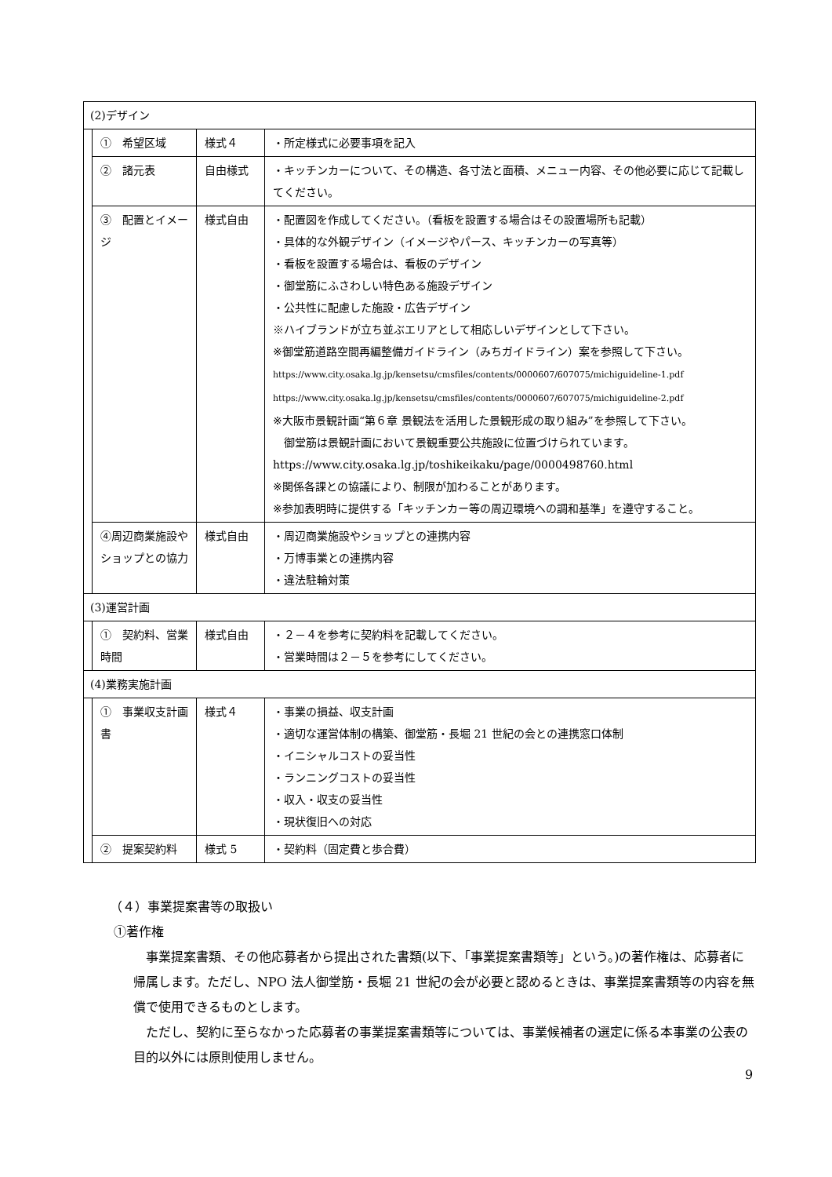| (2)デザイン | | | |
| | ① 希望区域 | 様式４ | ・所定様式に必要事項を記入 |
| | ② 諸元表 | 自由様式 | ・キッチンカーについて、その構造、各寸法と面積、メニュー内容、その他必要に応じて記載してください。 |
| | ③ 配置とイメージ | 様式自由 | ・配置図を作成してください。（看板を設置する場合はその設置場所も記載） ・具体的な外観デザイン（イメージやパース、キッチンカーの写真等） ・看板を設置する場合は、看板のデザイン ・御堂筋にふさわしい特色ある施設デザイン ・公共性に配慮した施設・広告デザイン ※ハイブランドが立ち並ぶエリアとして相応しいデザインとして下さい。 ※御堂筋道路空間再編整備ガイドライン（みちガイドライン）案を参照して下さい。 https://www.city.osaka.lg.jp/kensetsu/cmsfiles/contents/0000607/607075/michiguideline-1.pdf https://www.city.osaka.lg.jp/kensetsu/cmsfiles/contents/0000607/607075/michiguideline-2.pdf ※大阪市景観計画“第６章 景観法を活用した景観形成の取り組み”を参照して下さい。 御堂筋は景観計画において景観重要公共施設に位置づけられています。 https://www.city.osaka.lg.jp/toshikeikaku/page/0000498760.html ※関係各課との協議により、制限が加わることがあります。 ※参加表明時に提供する「キッチンカー等の周辺環境への調和基準」を遵守すること。 |
| | ④周辺商業施設やショップとの協力 | 様式自由 | ・周辺商業施設やショップとの連携内容 ・万博事業との連携内容 ・違法駐輪対策 |
| (3)運営計画 | | | |
| | ① 契約料、営業時間 | 様式自由 | ・２－４を参考に契約料を記載してください。 ・営業時間は２－５を参考にしてください。 |
| (4)業務実施計画 | | | |
| | ① 事業収支計画書 | 様式４ | ・事業の損益、収支計画 ・適切な運営体制の構築、御堂筋・長堀 21 世紀の会との連携窓口体制 ・イニシャルコストの妥当性 ・ランニングコストの妥当性 ・収入・収支の妥当性 ・現状復旧への対応 |
| | ② 提案契約料 | 様式 5 | ・契約料（固定費と歩合費） |
（４）事業提案書等の取扱い
①著作権
事業提案書類、その他応募者から提出された書類(以下、「事業提案書類等」という。)の著作権は、応募者に帰属します。ただし、NPO 法人御堂筋・長堀 21 世紀の会が必要と認めるときは、事業提案書類等の内容を無償で使用できるものとします。
ただし、契約に至らなかった応募者の事業提案書類等については、事業候補者の選定に係る本事業の公表の目的以外には原則使用しません。
9